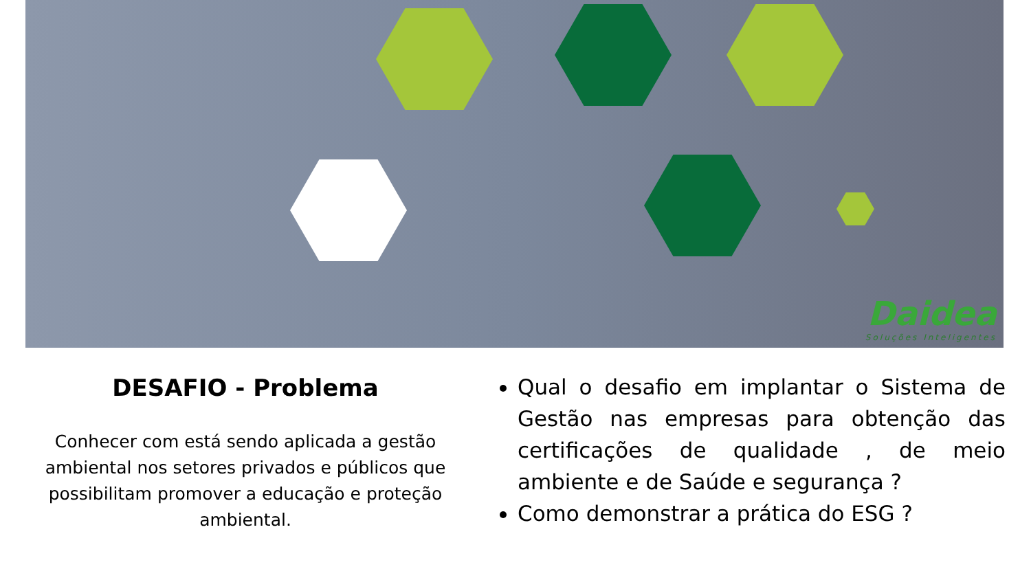Daidea
Soluções Inteligentes
DESAFIO - Problema
Conhecer com está sendo aplicada a gestão ambiental nos setores privados e públicos que possibilitam promover a educação e proteção ambiental.
Qual o desafio em implantar o Sistema de Gestão nas empresas para obtenção das certificações de qualidade , de meio ambiente e de Saúde e segurança ?
Como demonstrar a prática do ESG ?